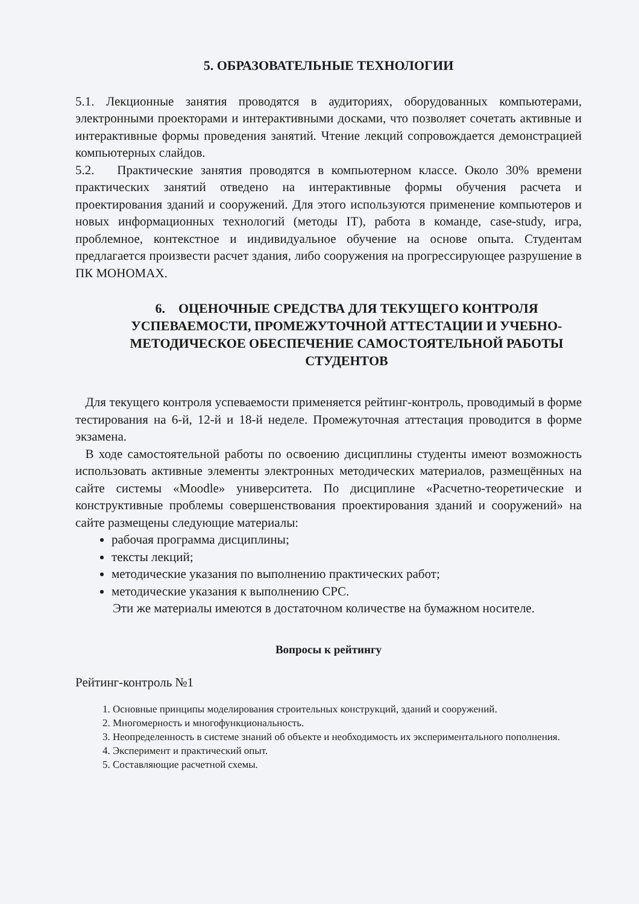5. ОБРАЗОВАТЕЛЬНЫЕ ТЕХНОЛОГИИ
5.1. Лекционные занятия проводятся в аудиториях, оборудованных компьютерами, электронными проекторами и интерактивными досками, что позволяет сочетать активные и интерактивные формы проведения занятий. Чтение лекций сопровождается демонстрацией компьютерных слайдов.
5.2. Практические занятия проводятся в компьютерном классе. Около 30% времени практических занятий отведено на интерактивные формы обучения расчета и проектирования зданий и сооружений. Для этого используются применение компьютеров и новых информационных технологий (методы IT), работа в команде, case-study, игра, проблемное, контекстное и индивидуальное обучение на основе опыта. Студентам предлагается произвести расчет здания, либо сооружения на прогрессирующее разрушение в ПК МОНОМАХ.
6. ОЦЕНОЧНЫЕ СРЕДСТВА ДЛЯ ТЕКУЩЕГО КОНТРОЛЯ УСПЕВАЕМОСТИ, ПРОМЕЖУТОЧНОЙ АТТЕСТАЦИИ И УЧЕБНО-МЕТОДИЧЕСКОЕ ОБЕСПЕЧЕНИЕ САМОСТОЯТЕЛЬНОЙ РАБОТЫ СТУДЕНТОВ
Для текущего контроля успеваемости применяется рейтинг-контроль, проводимый в форме тестирования на 6-й, 12-й и 18-й неделе. Промежуточная аттестация проводится в форме экзамена.
В ходе самостоятельной работы по освоению дисциплины студенты имеют возможность использовать активные элементы электронных методических материалов, размещённых на сайте системы «Moodle» университета. По дисциплине «Расчетно-теоретические и конструктивные проблемы совершенствования проектирования зданий и сооружений» на сайте размещены следующие материалы:
рабочая программа дисциплины;
тексты лекций;
методические указания по выполнению практических работ;
методические указания к выполнению СРС.
Эти же материалы имеются в достаточном количестве на бумажном носителе.
Вопросы к рейтингу
Рейтинг-контроль №1
1. Основные принципы моделирования строительных конструкций, зданий и сооружений.
2. Многомерность и многофункциональность.
3. Неопределенность в системе знаний об объекте и необходимость их экспериментального пополнения.
4. Эксперимент и практический опыт.
5. Составляющие расчетной схемы.